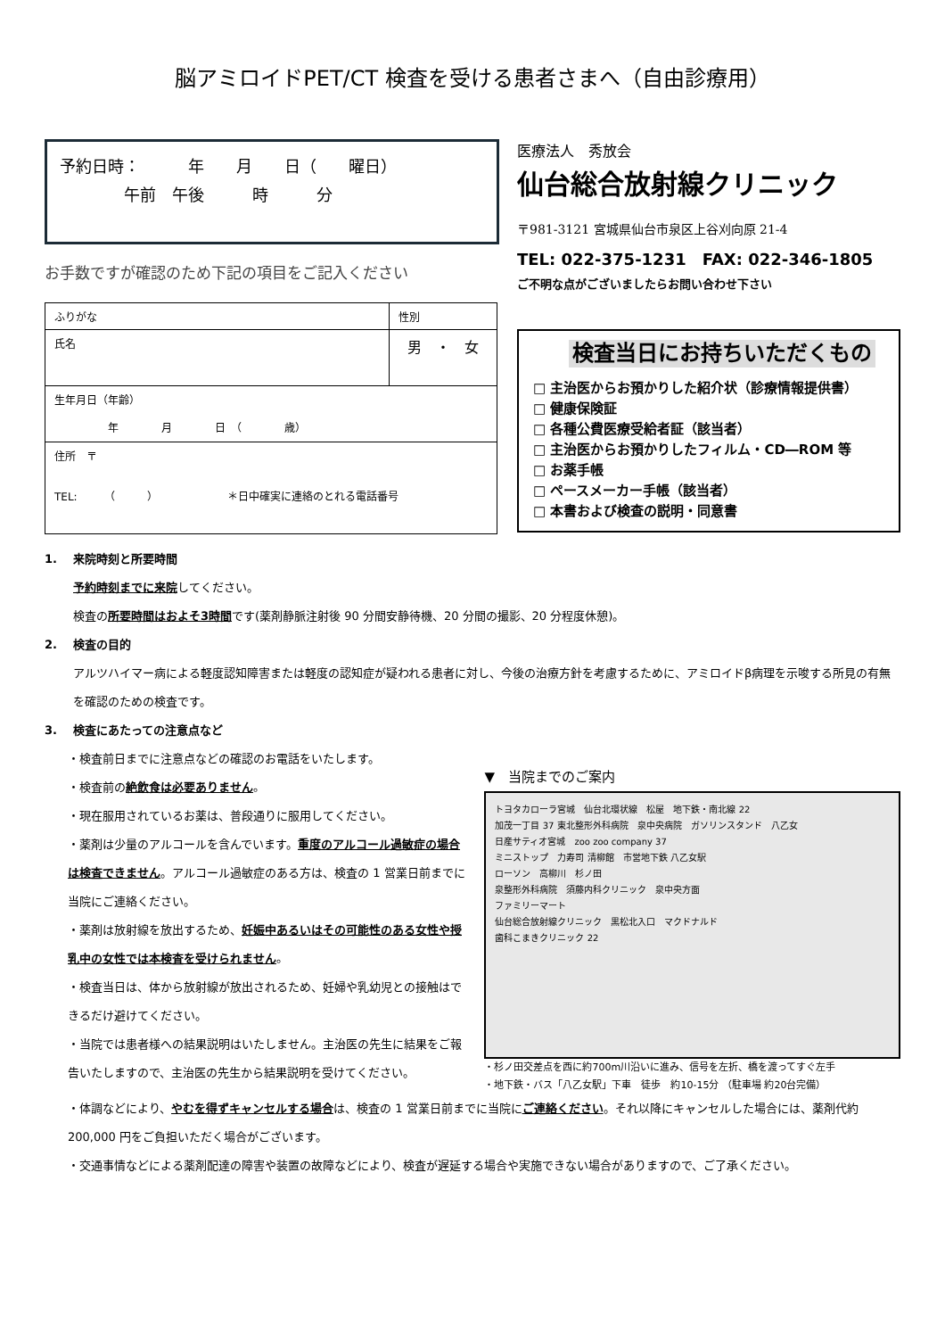脳アミロイドPET/CT 検査を受ける患者さまへ（自由診療用）
予約日時：　　　年　　月　　日（　　曜日）
　　　　午前　午後　　　時　　　分
お手数ですが確認のため下記の項目をご記入ください
| ふりがな | 性別 |
| 氏名 | 男 ・ 女 |
| 生年月日（年齢） 年 月 日 （ 歳） | |
| 住所 〒 TEL: （ ） ＊日中確実に連絡のとれる電話番号 | |
医療法人　秀放会
仙台総合放射線クリニック
〒981-3121 宮城県仙台市泉区上谷刈向原 21-4
TEL: 022-375-1231　FAX: 022-346-1805
ご不明な点がございましたらお問い合わせ下さい
検査当日にお持ちいただくもの
□ 主治医からお預かりした紹介状（診療情報提供書）
□ 健康保険証
□ 各種公費医療受給者証（該当者）
□ 主治医からお預かりしたフィルム・CD―ROM 等
□ お薬手帳
□ ペースメーカー手帳（該当者）
□ 本書および検査の説明・同意書
1.　 来院時刻と所要時間
予約時刻までに来院してください。
検査の所要時間はおよそ3時間です(薬剤静脈注射後 90 分間安静待機、20 分間の撮影、20 分程度休憩)。
2.　 検査の目的
アルツハイマー病による軽度認知障害または軽度の認知症が疑われる患者に対し、今後の治療方針を考慮するために、アミロイドβ病理を示唆する所見の有無を確認のための検査です。
3.　 検査にあたっての注意点など
・検査前日までに注意点などの確認のお電話をいたします。
・検査前の絶飲食は必要ありません。
・現在服用されているお薬は、普段通りに服用してください。
・薬剤は少量のアルコールを含んでいます。重度のアルコール過敏症の場合は検査できません。アルコール過敏症のある方は、検査の 1 営業日前までに当院にご連絡ください。
・薬剤は放射線を放出するため、妊娠中あるいはその可能性のある女性や授乳中の女性では本検査を受けられません。
・検査当日は、体から放射線が放出されるため、妊婦や乳幼児との接触はできるだけ避けてください。
・当院では患者様への結果説明はいたしません。主治医の先生に結果をご報告いたしますので、主治医の先生から結果説明を受けてください。
▼　当院までのご案内
トヨタカローラ宮城　仙台北環状線　松屋　地下鉄・南北線 22
加茂一丁目 37 東北整形外科病院　泉中央病院　ガソリンスタンド　八乙女
日産サティオ宮城　zoo zoo company 37
ミニストップ　力寿司 清柳館　市営地下鉄 八乙女駅
ローソン　高柳川　杉ノ田
泉整形外科病院　須藤内科クリニック　泉中央方面
ファミリーマート
仙台総合放射線クリニック　黒松北入口　マクドナルド
歯科こまきクリニック 22
・杉ノ田交差点を西に約700m川沿いに進み、信号を左折、橋を渡ってすぐ左手
・地下鉄・バス「八乙女駅」下車　徒歩　約10-15分 （駐車場 約20台完備）
・体調などにより、やむを得ずキャンセルする場合は、検査の 1 営業日前までに当院にご連絡ください。それ以降にキャンセルした場合には、薬剤代約 200,000 円をご負担いただく場合がございます。
・交通事情などによる薬剤配達の障害や装置の故障などにより、検査が遅延する場合や実施できない場合がありますので、ご了承ください。